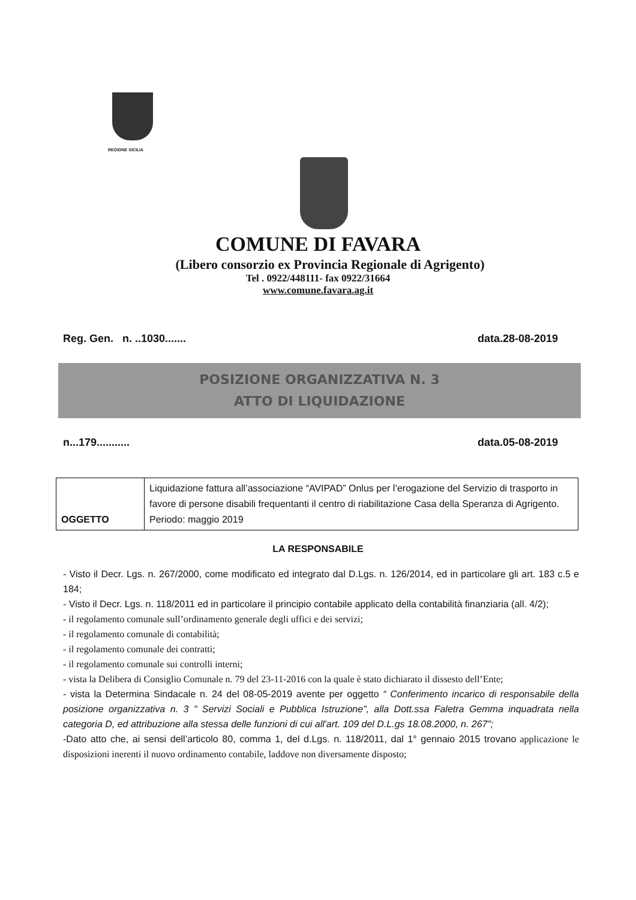REGIONE SICILIA
COMUNE DI FAVARA
(Libero consorzio ex Provincia Regionale di Agrigento)
Tel . 0922/448111- fax 0922/31664
www.comune.favara.ag.it
Reg. Gen. n. ..1030....... data.28-08-2019
POSIZIONE ORGANIZZATIVA N. 3
ATTO DI LIQUIDAZIONE
n...179........... data.05-08-2019
| OGGETTO | Liquidazione fattura all’associazione “AVIPAD” Onlus per l’erogazione del Servizio di trasporto in favore di persone disabili frequentanti il centro di riabilitazione Casa della Speranza di Agrigento. Periodo: maggio 2019 |
LA RESPONSABILE
- Visto il Decr. Lgs. n. 267/2000, come modificato ed integrato dal D.Lgs. n. 126/2014, ed in particolare gli art. 183 c.5 e 184;
- Visto il Decr. Lgs. n. 118/2011 ed in particolare il principio contabile applicato della contabilità finanziaria (all. 4/2);
- il regolamento comunale sull’ordinamento generale degli uffici e dei servizi;
- il regolamento comunale di contabilità;
- il regolamento comunale dei contratti;
- il regolamento comunale sui controlli interni;
- vista la Delibera di Consiglio Comunale n. 79 del 23-11-2016 con la quale è stato dichiarato il dissesto dell’Ente;
- vista la Determina Sindacale n. 24 del 08-05-2019 avente per oggetto “ Conferimento incarico di responsabile della posizione organizzativa n. 3 " Servizi Sociali e Pubblica Istruzione”, alla Dott.ssa Faletra Gemma inquadrata nella categoria D, ed attribuzione alla stessa delle funzioni di cui all'art. 109 del D.L.gs 18.08.2000, n. 267”;
-Dato atto che, ai sensi dell’articolo 80, comma 1, del d.Lgs. n. 118/2011, dal 1° gennaio 2015 trovano applicazione le disposizioni inerenti il nuovo ordinamento contabile, laddove non diversamente disposto;